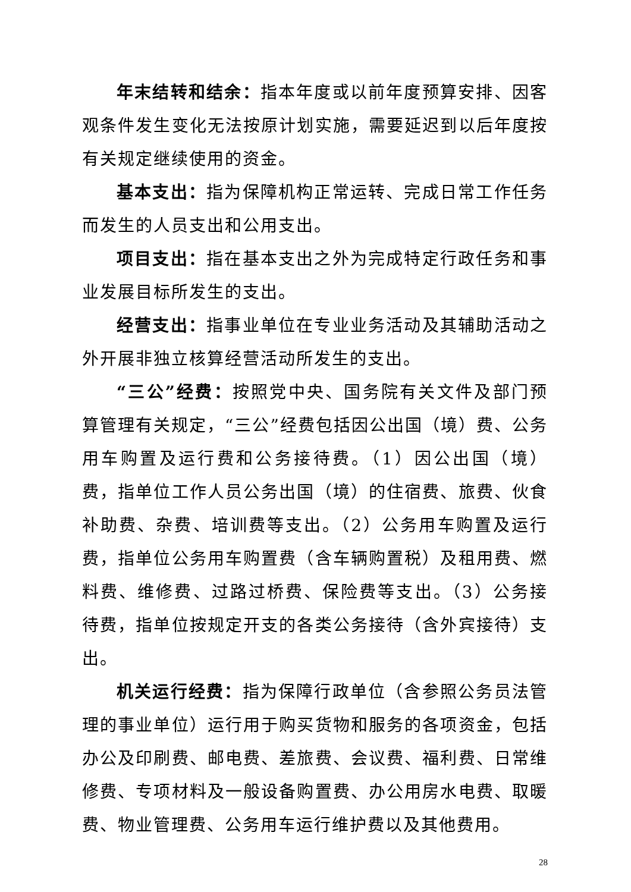年末结转和结余：指本年度或以前年度预算安排、因客观条件发生变化无法按原计划实施，需要延迟到以后年度按有关规定继续使用的资金。
基本支出：指为保障机构正常运转、完成日常工作任务而发生的人员支出和公用支出。
项目支出：指在基本支出之外为完成特定行政任务和事业发展目标所发生的支出。
经营支出：指事业单位在专业业务活动及其辅助活动之外开展非独立核算经营活动所发生的支出。
“三公”经费：按照党中央、国务院有关文件及部门预算管理有关规定，“三公”经费包括因公出国（境）费、公务用车购置及运行费和公务接待费。（1）因公出国（境）费，指单位工作人员公务出国（境）的住宿费、旅费、伙食补助费、杂费、培训费等支出。（2）公务用车购置及运行费，指单位公务用车购置费（含车辆购置税）及租用费、燃料费、维修费、过路过桥费、保险费等支出。（3）公务接待费，指单位按规定开支的各类公务接待（含外宾接待）支出。
机关运行经费：指为保障行政单位（含参照公务员法管理的事业单位）运行用于购买货物和服务的各项资金，包括办公及印刷费、邮电费、差旅费、会议费、福利费、日常维修费、专项材料及一般设备购置费、办公用房水电费、取暖费、物业管理费、公务用车运行维护费以及其他费用。
28